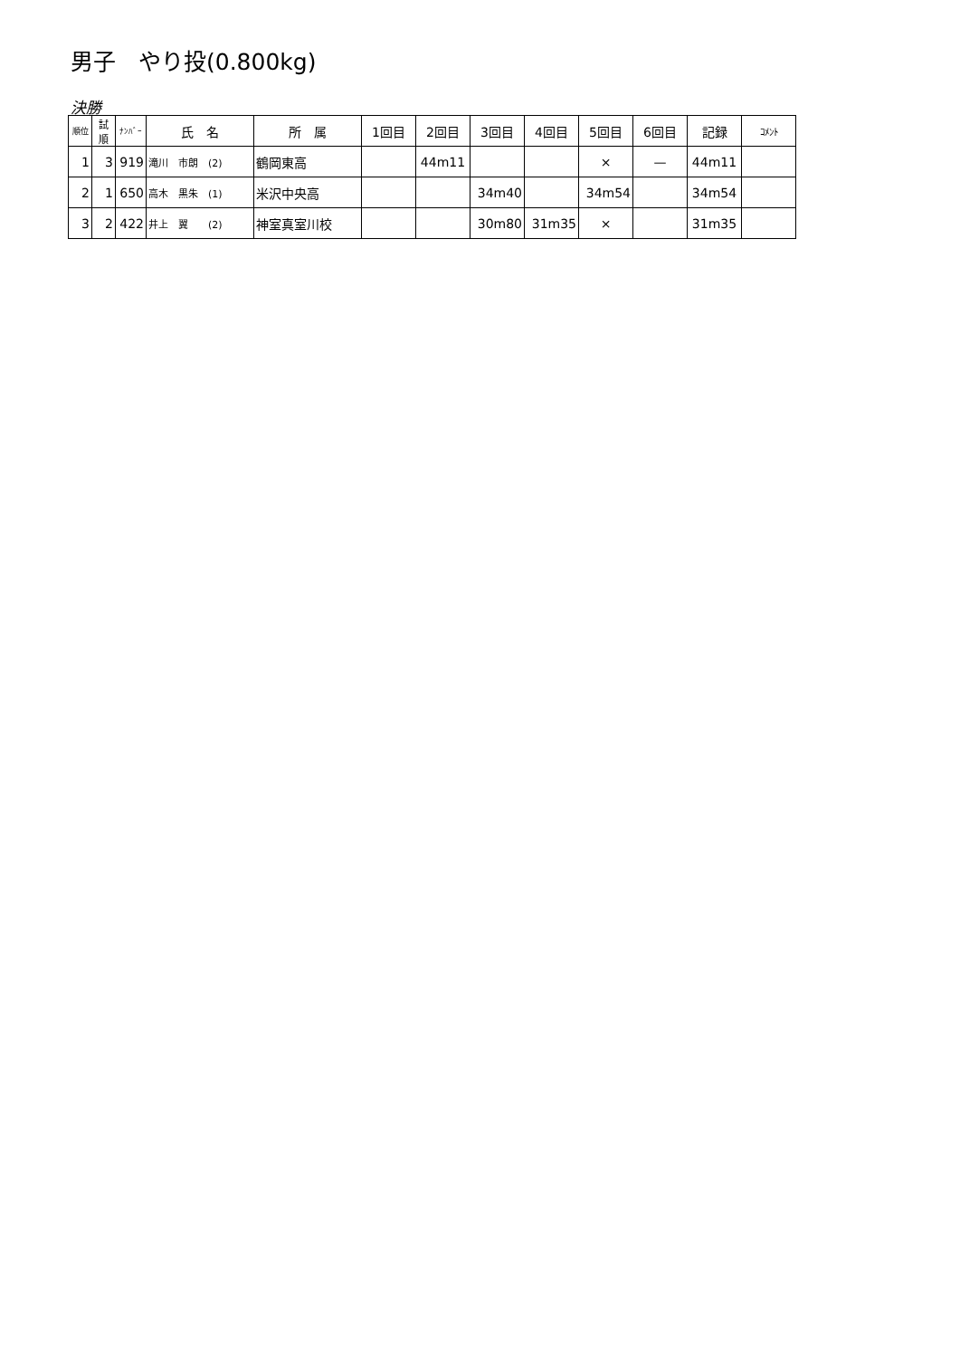男子　やり投(0.800kg)
決勝
| 順位 | 試 順 | ﾅﾝﾊﾞｰ | 氏 名 | 所 属 | 1回目 | 2回目 | 3回目 | 4回目 | 5回目 | 6回目 | 記録 | ｺﾒﾝﾄ |
| --- | --- | --- | --- | --- | --- | --- | --- | --- | --- | --- | --- | --- |
| 1 | 3 | 919 | 滝川 市朗 (2) | 鶴岡東高 | | 44m11 | | | × | — | 44m11 | |
| 2 | 1 | 650 | 高木 黒朱 (1) | 米沢中央高 | | | 34m40 | | 34m54 | | 34m54 | |
| 3 | 2 | 422 | 井上 翼 (2) | 神室真室川校 | | | 30m80 | 31m35 | × | | 31m35 | |